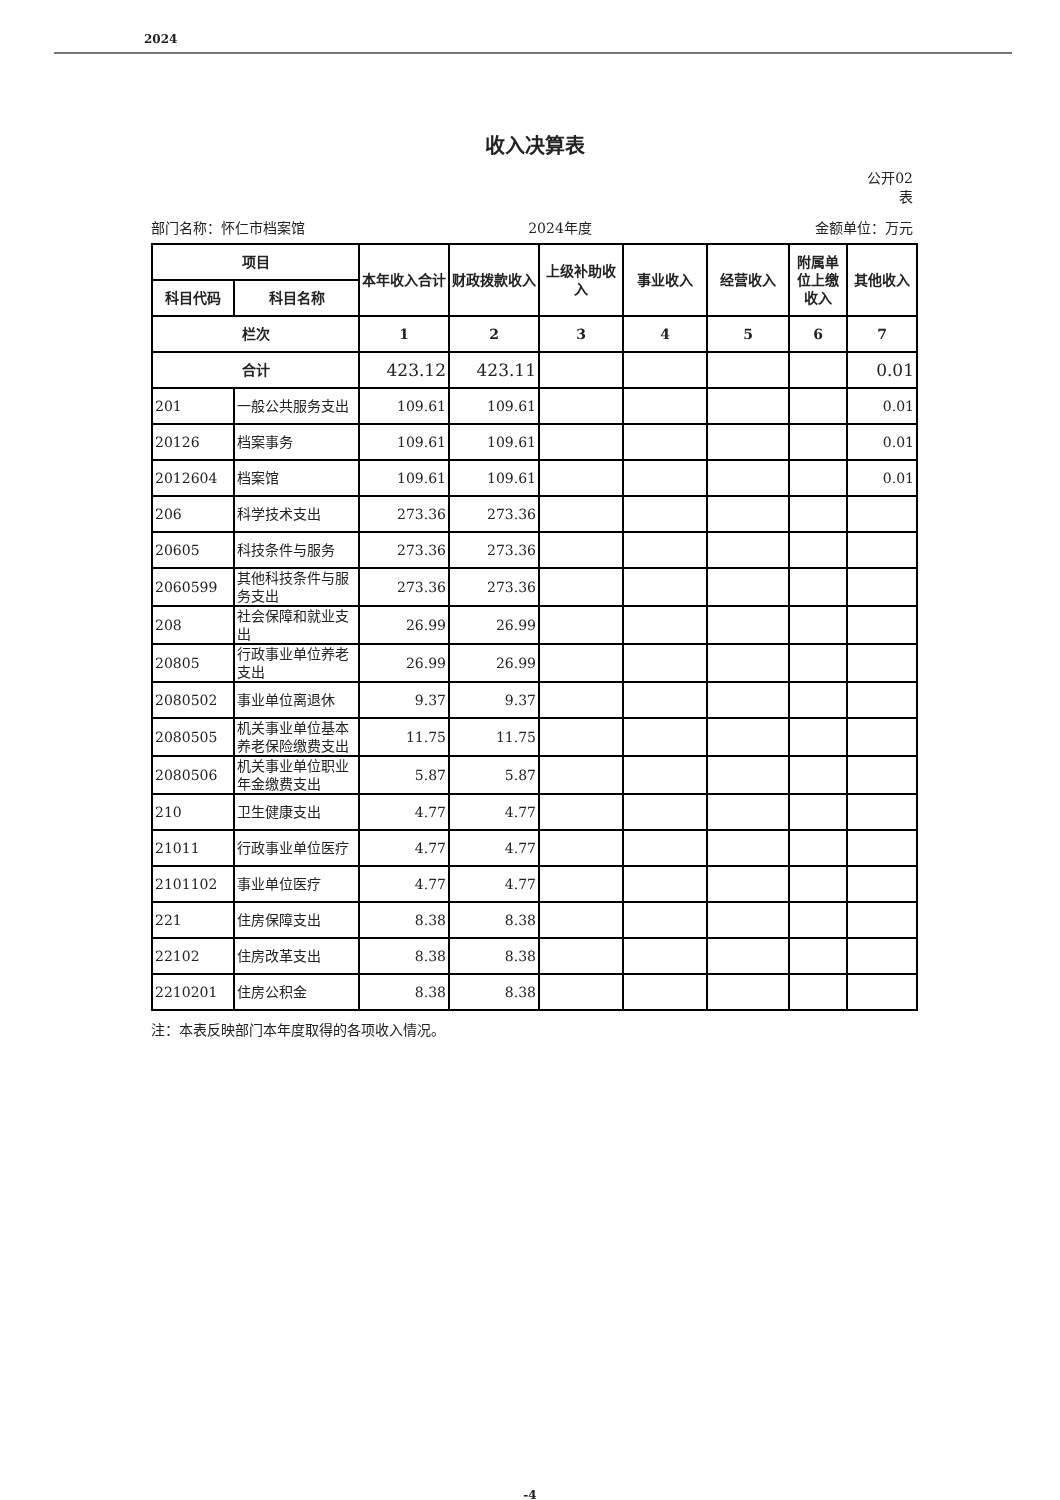2024
收入决算表
公开02
表
部门名称：怀仁市档案馆 2024年度 金额单位：万元
| 项目 | | 本年收入合计 | 财政拨款收入 | 上级补助收入 | 事业收入 | 经营收入 | 附属单位上缴收入 | 其他收入 |
| --- | --- | --- | --- | --- | --- | --- | --- | --- |
| 科目代码 | 科目名称 | | | | | | | |
| 栏次 | | 1 | 2 | 3 | 4 | 5 | 6 | 7 |
| 合计 | | 423.12 | 423.11 | | | | | 0.01 |
| 201 | 一般公共服务支出 | 109.61 | 109.61 | | | | | 0.01 |
| 20126 | 档案事务 | 109.61 | 109.61 | | | | | 0.01 |
| 2012604 | 档案馆 | 109.61 | 109.61 | | | | | 0.01 |
| 206 | 科学技术支出 | 273.36 | 273.36 | | | | | |
| 20605 | 科技条件与服务 | 273.36 | 273.36 | | | | | |
| 2060599 | 其他科技条件与服务支出 | 273.36 | 273.36 | | | | | |
| 208 | 社会保障和就业支出 | 26.99 | 26.99 | | | | | |
| 20805 | 行政事业单位养老支出 | 26.99 | 26.99 | | | | | |
| 2080502 | 事业单位离退休 | 9.37 | 9.37 | | | | | |
| 2080505 | 机关事业单位基本养老保险缴费支出 | 11.75 | 11.75 | | | | | |
| 2080506 | 机关事业单位职业年金缴费支出 | 5.87 | 5.87 | | | | | |
| 210 | 卫生健康支出 | 4.77 | 4.77 | | | | | |
| 21011 | 行政事业单位医疗 | 4.77 | 4.77 | | | | | |
| 2101102 | 事业单位医疗 | 4.77 | 4.77 | | | | | |
| 221 | 住房保障支出 | 8.38 | 8.38 | | | | | |
| 22102 | 住房改革支出 | 8.38 | 8.38 | | | | | |
| 2210201 | 住房公积金 | 8.38 | 8.38 | | | | | |
注：本表反映部门本年度取得的各项收入情况。
-4